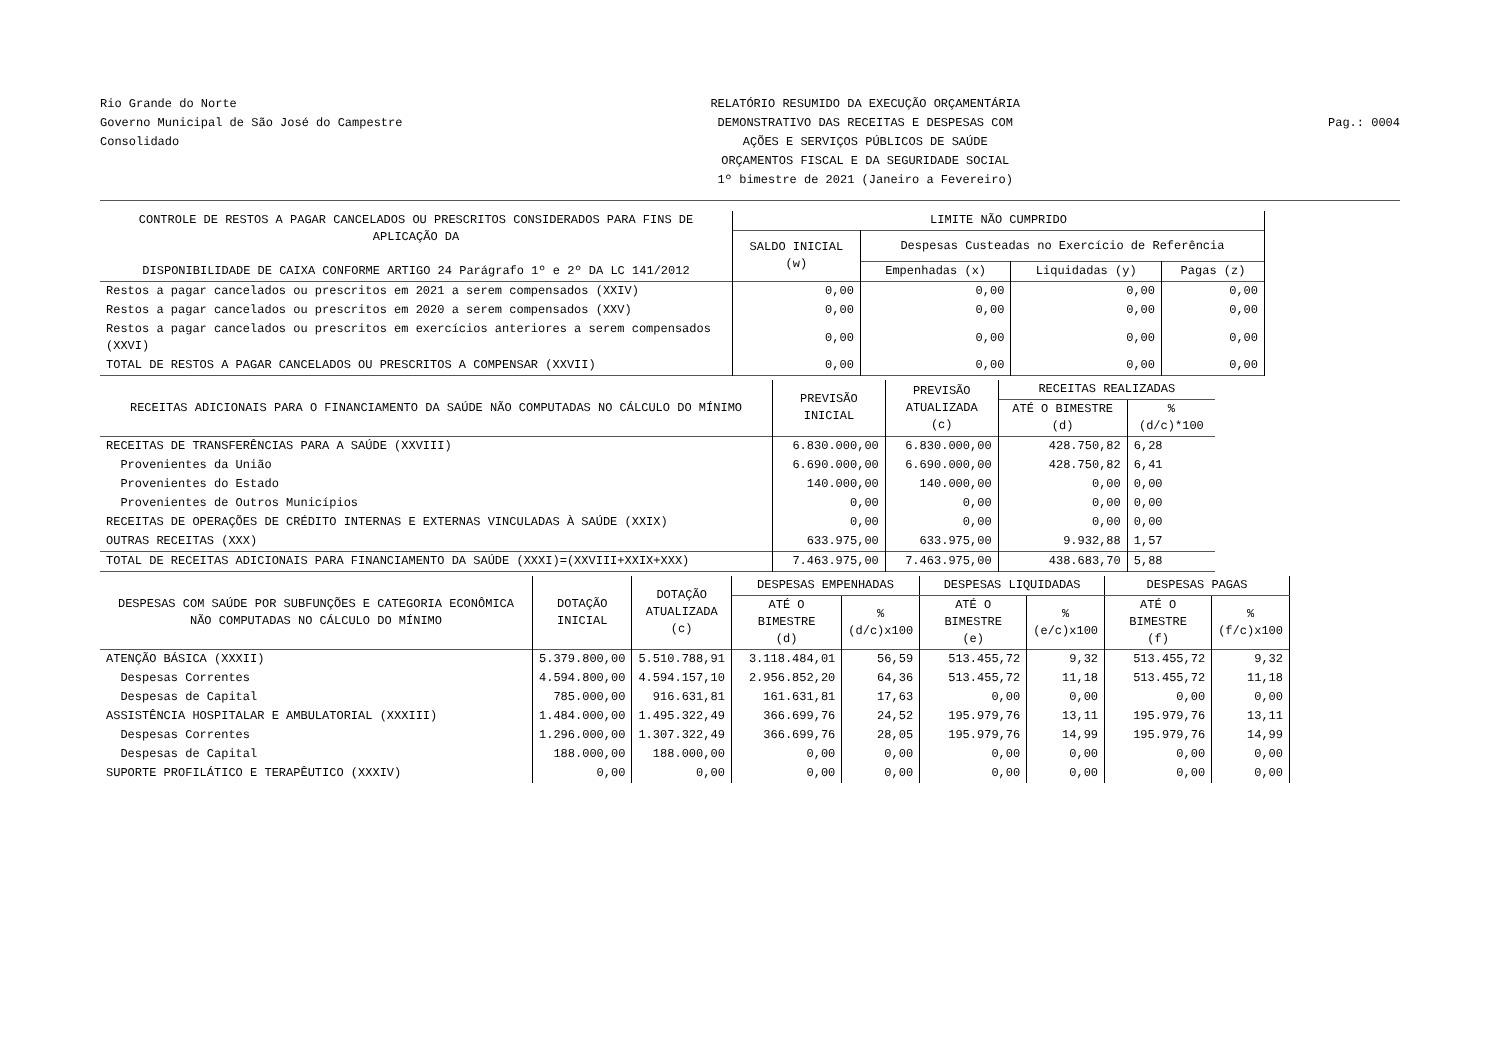Rio Grande do Norte
Governo Municipal de São José do Campestre
Consolidado
RELATÓRIO RESUMIDO DA EXECUÇÃO ORÇAMENTÁRIA
DEMONSTRATIVO DAS RECEITAS E DESPESAS COM
AÇÕES E SERVIÇOS PÚBLICOS DE SAÚDE
ORÇAMENTOS FISCAL E DA SEGURIDADE SOCIAL
1º bimestre de 2021 (Janeiro a Fevereiro)
Pag.: 0004
| CONTROLE DE RESTOS A PAGAR CANCELADOS OU PRESCRITOS CONSIDERADOS PARA FINS DE APLICAÇÃO DA DISPONIBILIDADE DE CAIXA CONFORME ARTIGO 24 Parágrafo 1º e 2º DA LC 141/2012 | LIMITE NÃO CUMPRIDO | | | |
| --- | --- | --- | --- | --- |
| | SALDO INICIAL (w) | Despesas Custeadas no Exercício de Referência | | |
| | | Empenhadas (x) | Liquidadas (y) | Pagas (z) |
| Restos a pagar cancelados ou prescritos em 2021 a serem compensados (XXIV) | 0,00 | 0,00 | 0,00 | 0,00 |
| Restos a pagar cancelados ou prescritos em 2020 a serem compensados (XXV) | 0,00 | 0,00 | 0,00 | 0,00 |
| Restos a pagar cancelados ou prescritos em exercícios anteriores a serem compensados (XXVI) | 0,00 | 0,00 | 0,00 | 0,00 |
| TOTAL DE RESTOS A PAGAR CANCELADOS OU PRESCRITOS A COMPENSAR (XXVII) | 0,00 | 0,00 | 0,00 | 0,00 |
| RECEITAS ADICIONAIS PARA O FINANCIAMENTO DA SAÚDE NÃO COMPUTADAS NO CÁLCULO DO MÍNIMO | PREVISÃO INICIAL | PREVISÃO ATUALIZADA (c) | RECEITAS REALIZADAS | |
| --- | --- | --- | --- | --- |
| | | | ATÉ O BIMESTRE (d) | % (d/c)*100 |
| RECEITAS DE TRANSFERÊNCIAS PARA A SAÚDE (XXVIII) | 6.830.000,00 | 6.830.000,00 | 428.750,82 | 6,28 |
| Provenientes da União | 6.690.000,00 | 6.690.000,00 | 428.750,82 | 6,41 |
| Provenientes do Estado | 140.000,00 | 140.000,00 | 0,00 | 0,00 |
| Provenientes de Outros Municípios | 0,00 | 0,00 | 0,00 | 0,00 |
| RECEITAS DE OPERAÇÕES DE CRÉDITO INTERNAS E EXTERNAS VINCULADAS À SAÚDE (XXIX) | 0,00 | 0,00 | 0,00 | 0,00 |
| OUTRAS RECEITAS (XXX) | 633.975,00 | 633.975,00 | 9.932,88 | 1,57 |
| TOTAL DE RECEITAS ADICIONAIS PARA FINANCIAMENTO DA SAÚDE (XXXI)=(XXVIII+XXIX+XXX) | 7.463.975,00 | 7.463.975,00 | 438.683,70 | 5,88 |
| DESPESAS COM SAÚDE POR SUBFUNÇÕES E CATEGORIA ECONÔMICA NÃO COMPUTADAS NO CÁLCULO DO MÍNIMO | DOTAÇÃO INICIAL | DOTAÇÃO ATUALIZADA (c) | DESPESAS EMPENHADAS | | DESPESAS LIQUIDADAS | | DESPESAS PAGAS | |
| --- | --- | --- | --- | --- | --- | --- | --- | --- |
| | | | ATÉ O BIMESTRE (d) | % (d/c)x100 | ATÉ O BIMESTRE (e) | % (e/c)x100 | ATÉ O BIMESTRE (f) | % (f/c)x100 |
| ATENÇÃO BÁSICA (XXXII) | 5.379.800,00 | 5.510.788,91 | 3.118.484,01 | 56,59 | 513.455,72 | 9,32 | 513.455,72 | 9,32 |
| Despesas Correntes | 4.594.800,00 | 4.594.157,10 | 2.956.852,20 | 64,36 | 513.455,72 | 11,18 | 513.455,72 | 11,18 |
| Despesas de Capital | 785.000,00 | 916.631,81 | 161.631,81 | 17,63 | 0,00 | 0,00 | 0,00 | 0,00 |
| ASSISTÊNCIA HOSPITALAR E AMBULATORIAL (XXXIII) | 1.484.000,00 | 1.495.322,49 | 366.699,76 | 24,52 | 195.979,76 | 13,11 | 195.979,76 | 13,11 |
| Despesas Correntes | 1.296.000,00 | 1.307.322,49 | 366.699,76 | 28,05 | 195.979,76 | 14,99 | 195.979,76 | 14,99 |
| Despesas de Capital | 188.000,00 | 188.000,00 | 0,00 | 0,00 | 0,00 | 0,00 | 0,00 | 0,00 |
| SUPORTE PROFILÁTICO E TERAPÊUTICO (XXXIV) | 0,00 | 0,00 | 0,00 | 0,00 | 0,00 | 0,00 | 0,00 | 0,00 |